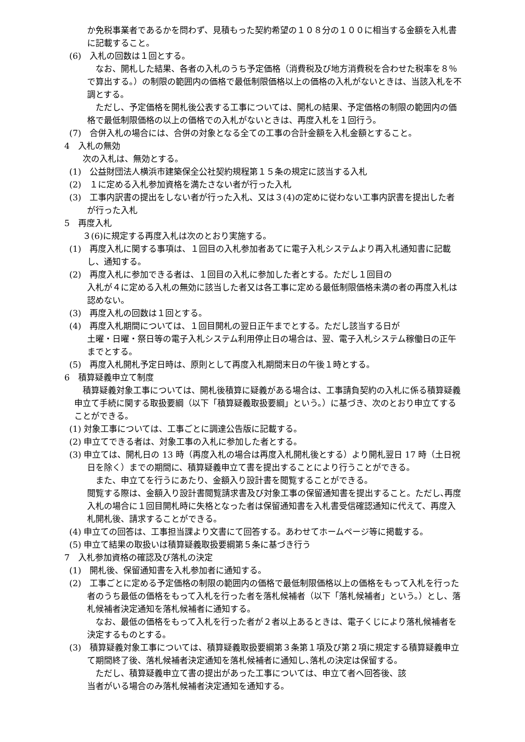か免税事業者であるかを問わず、見積もった契約希望の１０８分の１００に相当する金額を入札書に記載すること。
(6)　入札の回数は１回とする。
　なお、開札した結果、各者の入札のうち予定価格（消費税及び地方消費税を合わせた税率を８％で算出する。）の制限の範囲内の価格で最低制限価格以上の価格の入札がないときは、当該入札を不調とする。
　ただし、予定価格を開札後公表する工事については、開札の結果、予定価格の制限の範囲内の価格で最低制限価格の以上の価格での入札がないときは、再度入札を１回行う。
(7)　合併入札の場合には、合併の対象となる全ての工事の合計金額を入札金額とすること。
4　入札の無効
　次の入札は、無効とする。
(1)　公益財団法人横浜市建築保全公社契約規程第１５条の規定に該当する入札
(2)　１に定める入札参加資格を満たさない者が行った入札
(3)　工事内訳書の提出をしない者が行った入札、又は３(4)の定めに従わない工事内訳書を提出した者が行った入札
5　再度入札
　３(6)に規定する再度入札は次のとおり実施する。
(1)　再度入札に関する事項は、１回目の入札参加者あてに電子入札システムより再入札通知書に記載し、通知する。
(2)　再度入札に参加できる者は、１回目の入札に参加した者とする。ただし１回目の
入札が４に定める入札の無効に該当した者又は各工事に定める最低制限価格未満の者の再度入札は認めない。
(3)　再度入札の回数は１回とする。
(4)　再度入札期間については、１回目開札の翌日正午までとする。ただし該当する日が
土曜・日曜・祭日等の電子入札システム利用停止日の場合は、翌、電子入札システム稼働日の正午までとする。
(5)　再度入札開札予定日時は、原則として再度入札期間末日の午後１時とする。
6　積算疑義申立て制度
　積算疑義対象工事については、開札後積算に疑義がある場合は、工事請負契約の入札に係る積算疑義申立て手続に関する取扱要綱（以下「積算疑義取扱要綱」という。）に基づき、次のとおり申立てすることができる。
(1) 対象工事については、工事ごとに調達公告版に記載する。
(2) 申立てできる者は、対象工事の入札に参加した者とする。
(3) 申立ては、開札日の 13 時（再度入札の場合は再度入札開札後とする）より開札翌日 17 時（土日祝日を除く）までの期間に、積算疑義申立て書を提出することにより行うことができる。
　また、申立てを行うにあたり、金額入り設計書を閲覧することができる。
閲覧する際は、金額入り設計書閲覧請求書及び対象工事の保留通知書を提出すること。ただし､再度入札の場合に１回目開札時に失格となった者は保留通知書を入札書受信確認通知に代えて、再度入札開札後、請求することができる。
(4) 申立ての回答は、工事担当課より文書にて回答する。あわせてホームページ等に掲載する。
(5) 申立て結果の取扱いは積算疑義取扱要綱第５条に基づき行う
7　入札参加資格の確認及び落札の決定
(1)　開札後、保留通知書を入札参加者に通知する。
(2)　工事ごとに定める予定価格の制限の範囲内の価格で最低制限価格以上の価格をもって入札を行った者のうち最低の価格をもって入札を行った者を落札候補者（以下「落札候補者」という。）とし、落札候補者決定通知を落札候補者に通知する。
　なお、最低の価格をもって入札を行った者が２者以上あるときは、電子くじにより落札候補者を決定するものとする。
(3)　積算疑義対象工事については、積算疑義取扱要綱第３条第１項及び第２項に規定する積算疑義申立て期間終了後、落札候補者決定通知を落札候補者に通知し､落札の決定は保留する。
　ただし、積算疑義申立て書の提出があった工事については、申立て者へ回答後、該
当者がいる場合のみ落札候補者決定通知を通知する。